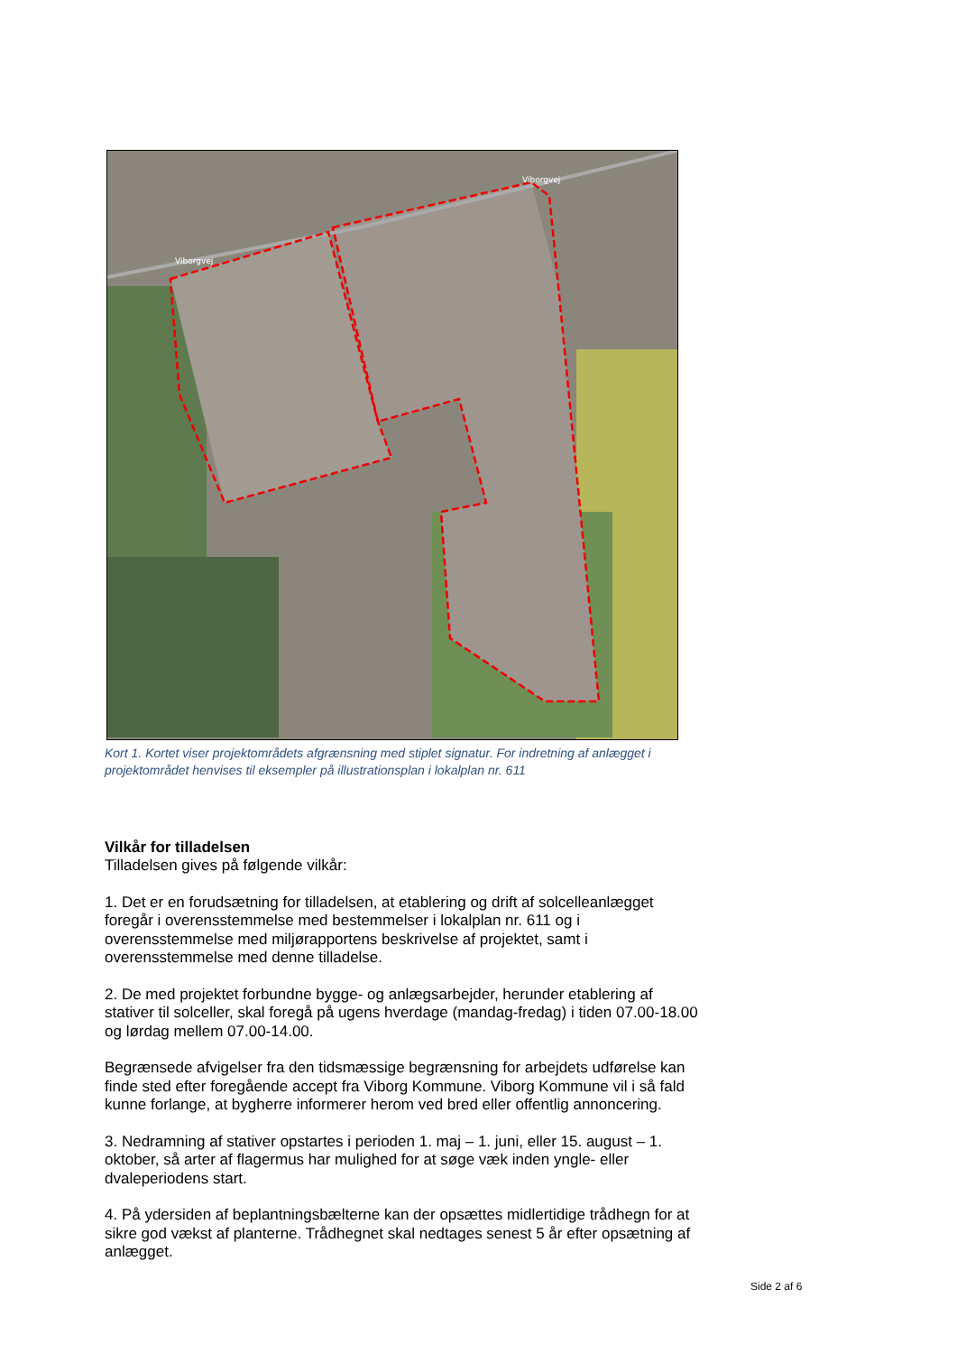Viborgvej
Viborgvej
Kort 1. Kortet viser projektområdets afgrænsning med stiplet signatur. For indretning af anlægget i projektområdet henvises til eksempler på illustrationsplan i lokalplan nr. 611
Vilkår for tilladelsen
Tilladelsen gives på følgende vilkår:
1. Det er en forudsætning for tilladelsen, at etablering og drift af solcelleanlægget foregår i overensstemmelse med bestemmelser i lokalplan nr. 611 og i overensstemmelse med miljørapportens beskrivelse af projektet, samt i overensstemmelse med denne tilladelse.
2. De med projektet forbundne bygge- og anlægsarbejder, herunder etablering af stativer til solceller, skal foregå på ugens hverdage (mandag-fredag) i tiden 07.00-18.00 og lørdag mellem 07.00-14.00.
Begrænsede afvigelser fra den tidsmæssige begrænsning for arbejdets udførelse kan finde sted efter foregående accept fra Viborg Kommune. Viborg Kommune vil i så fald kunne forlange, at bygherre informerer herom ved bred eller offentlig annoncering.
3. Nedramning af stativer opstartes i perioden 1. maj – 1. juni, eller 15. august – 1. oktober, så arter af flagermus har mulighed for at søge væk inden yngle- eller dvaleperiodens start.
4. På ydersiden af beplantningsbælterne kan der opsættes midlertidige trådhegn for at sikre god vækst af planterne. Trådhegnet skal nedtages senest 5 år efter opsætning af anlægget.
Side 2 af 6